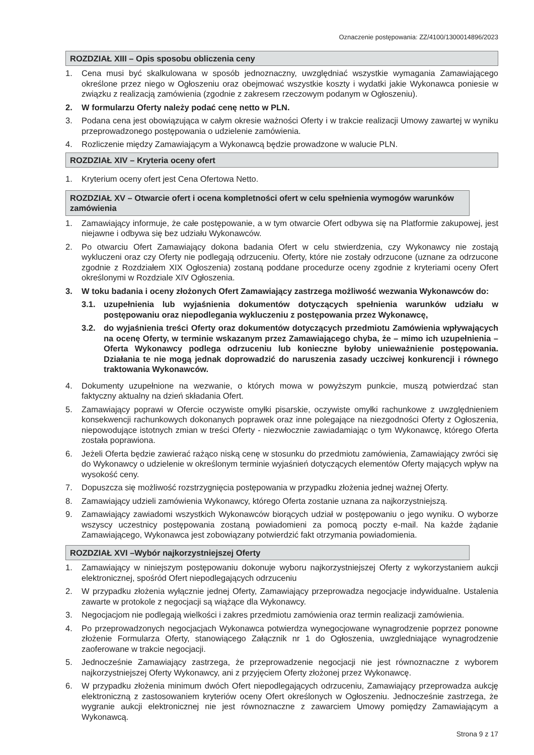Oznaczenie postępowania: ZZ/4100/1300014896/2023
ROZDZIAŁ XIII – Opis sposobu obliczenia ceny
1. Cena musi być skalkulowana w sposób jednoznaczny, uwzględniać wszystkie wymagania Zamawiającego określone przez niego w Ogłoszeniu oraz obejmować wszystkie koszty i wydatki jakie Wykonawca poniesie w związku z realizacją zamówienia (zgodnie z zakresem rzeczowym podanym w Ogłoszeniu).
2. W formularzu Oferty należy podać cenę netto w PLN.
3. Podana cena jest obowiązująca w całym okresie ważności Oferty i w trakcie realizacji Umowy zawartej w wyniku przeprowadzonego postępowania o udzielenie zamówienia.
4. Rozliczenie między Zamawiającym a Wykonawcą będzie prowadzone w walucie PLN.
ROZDZIAŁ XIV – Kryteria oceny ofert
1. Kryterium oceny ofert jest Cena Ofertowa Netto.
ROZDZIAŁ XV – Otwarcie ofert i ocena kompletności ofert w celu spełnienia wymogów warunków zamówienia
1. Zamawiający informuje, że całe postępowanie, a w tym otwarcie Ofert odbywa się na Platformie zakupowej, jest niejawne i odbywa się bez udziału Wykonawców.
2. Po otwarciu Ofert Zamawiający dokona badania Ofert w celu stwierdzenia, czy Wykonawcy nie zostają wykluczeni oraz czy Oferty nie podlegają odrzuceniu. Oferty, które nie zostały odrzucone (uznane za odrzucone zgodnie z Rozdziałem XIX Ogłoszenia) zostaną poddane procedurze oceny zgodnie z kryteriami oceny Ofert określonymi w Rozdziale XIV Ogłoszenia.
3. W toku badania i oceny złożonych Ofert Zamawiający zastrzega możliwość wezwania Wykonawców do:
3.1. uzupełnienia lub wyjaśnienia dokumentów dotyczących spełnienia warunków udziału w postępowaniu oraz niepodlegania wykluczeniu z postępowania przez Wykonawcę,
3.2. do wyjaśnienia treści Oferty oraz dokumentów dotyczących przedmiotu Zamówienia wpływających na ocenę Oferty, w terminie wskazanym przez Zamawiającego chyba, że – mimo ich uzupełnienia – Oferta Wykonawcy podlega odrzuceniu lub konieczne byłoby unieważnienie postępowania. Działania te nie mogą jednak doprowadzić do naruszenia zasady uczciwej konkurencji i równego traktowania Wykonawców.
4. Dokumenty uzupełnione na wezwanie, o których mowa w powyższym punkcie, muszą potwierdzać stan faktyczny aktualny na dzień składania Ofert.
5. Zamawiający poprawi w Ofercie oczywiste omyłki pisarskie, oczywiste omyłki rachunkowe z uwzględnieniem konsekwencji rachunkowych dokonanych poprawek oraz inne polegające na niezgodności Oferty z Ogłoszenia, niepowodujące istotnych zmian w treści Oferty - niezwłocznie zawiadamiając o tym Wykonawcę, którego Oferta została poprawiona.
6. Jeżeli Oferta będzie zawierać rażąco niską cenę w stosunku do przedmiotu zamówienia, Zamawiający zwróci się do Wykonawcy o udzielenie w określonym terminie wyjaśnień dotyczących elementów Oferty mających wpływ na wysokość ceny.
7. Dopuszcza się możliwość rozstrzygnięcia postępowania w przypadku złożenia jednej ważnej Oferty.
8. Zamawiający udzieli zamówienia Wykonawcy, którego Oferta zostanie uznana za najkorzystniejszą.
9. Zamawiający zawiadomi wszystkich Wykonawców biorących udział w postępowaniu o jego wyniku. O wyborze wszyscy uczestnicy postępowania zostaną powiadomieni za pomocą poczty e-mail. Na każde żądanie Zamawiającego, Wykonawca jest zobowiązany potwierdzić fakt otrzymania powiadomienia.
ROZDZIAŁ XVI –Wybór najkorzystniejszej Oferty
1. Zamawiający w niniejszym postępowaniu dokonuje wyboru najkorzystniejszej Oferty z wykorzystaniem aukcji elektronicznej, spośród Ofert niepodlegających odrzuceniu
2. W przypadku złożenia wyłącznie jednej Oferty, Zamawiający przeprowadza negocjacje indywidualne. Ustalenia zawarte w protokole z negocjacji są wiążące dla Wykonawcy.
3. Negocjacjom nie podlegają wielkości i zakres przedmiotu zamówienia oraz termin realizacji zamówienia.
4. Po przeprowadzonych negocjacjach Wykonawca potwierdza wynegocjowane wynagrodzenie poprzez ponowne złożenie Formularza Oferty, stanowiącego Załącznik nr 1 do Ogłoszenia, uwzgledniające wynagrodzenie zaoferowane w trakcie negocjacji.
5. Jednocześnie Zamawiający zastrzega, że przeprowadzenie negocjacji nie jest równoznaczne z wyborem najkorzystniejszej Oferty Wykonawcy, ani z przyjęciem Oferty złożonej przez Wykonawcę.
6. W przypadku złożenia minimum dwóch Ofert niepodlegających odrzuceniu, Zamawiający przeprowadza aukcję elektroniczną z zastosowaniem kryteriów oceny Ofert określonych w Ogłoszeniu. Jednocześnie zastrzega, że wygranie aukcji elektronicznej nie jest równoznaczne z zawarciem Umowy pomiędzy Zamawiającym a Wykonawcą.
Strona 9 z 17